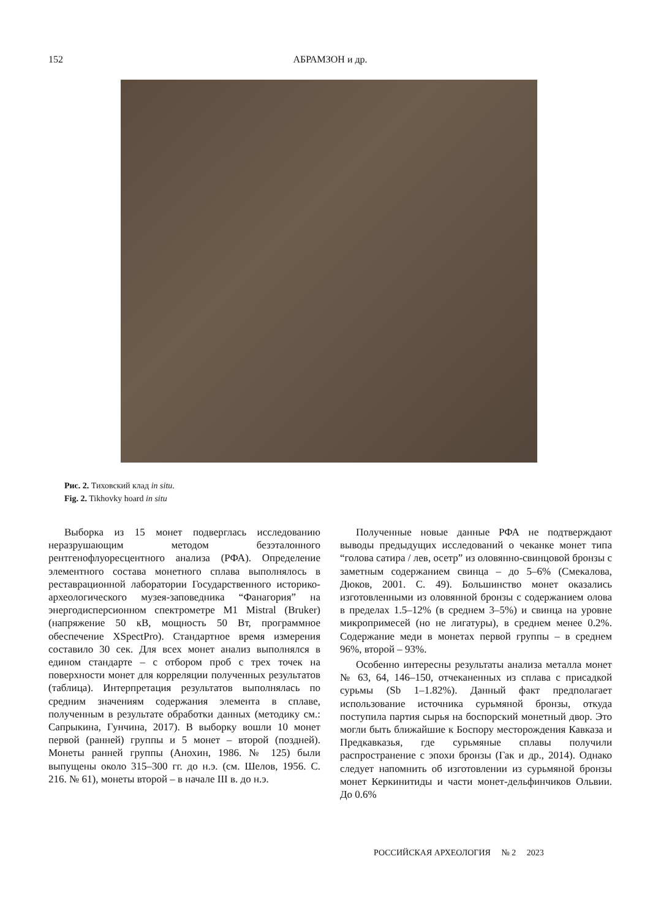152
АБРАМЗОН и др.
Рис. 2. Тиховский клад in situ.
Fig. 2. Tikhovky hoard in situ
Выборка из 15 монет подверглась исследованию неразрушающим методом безэталонного рентгенофлуоресцентного анализа (РФА). Определение элементного состава монетного сплава выполнялось в реставрационной лаборатории Государственного историко-археологического музея-заповедника “Фанагория” на энергодисперсионном спектрометре M1 Mistral (Bruker) (напряжение 50 кВ, мощность 50 Вт, программное обеспечение XSpectPro). Стандартное время измерения составило 30 сек. Для всех монет анализ выполнялся в едином стандарте – с отбором проб с трех точек на поверхности монет для корреляции полученных результатов (таблица). Интерпретация результатов выполнялась по средним значениям содержания элемента в сплаве, полученным в результате обработки данных (методику см.: Сапрыкина, Гунчина, 2017). В выборку вошли 10 монет первой (ранней) группы и 5 монет – второй (поздней). Монеты ранней группы (Анохин, 1986. № 125) были выпущены около 315–300 гг. до н.э. (см. Шелов, 1956. С. 216. № 61), монеты второй – в начале III в. до н.э.
Полученные новые данные РФА не подтверждают выводы предыдущих исследований о чеканке монет типа “голова сатира / лев, осетр” из оловянно-свинцовой бронзы с заметным содержанием свинца – до 5–6% (Смекалова, Дюков, 2001. С. 49). Большинство монет оказались изготовленными из оловянной бронзы с содержанием олова в пределах 1.5–12% (в среднем 3–5%) и свинца на уровне микропримесей (но не лигатуры), в среднем менее 0.2%. Содержание меди в монетах первой группы – в среднем 96%, второй – 93%.
Особенно интересны результаты анализа металла монет № 63, 64, 146–150, отчеканенных из сплава с присадкой сурьмы (Sb 1–1.82%). Данный факт предполагает использование источника сурьмяной бронзы, откуда поступила партия сырья на боспорский монетный двор. Это могли быть ближайшие к Боспору месторождения Кавказа и Предкавказья, где сурьмяные сплавы получили распространение с эпохи бронзы (Гак и др., 2014). Однако следует напомнить об изготовлении из сурьмяной бронзы монет Керкинитиды и части монет-дельфинчиков Ольвии. До 0.6%
РОССИЙСКАЯ АРХЕОЛОГИЯ № 2 2023